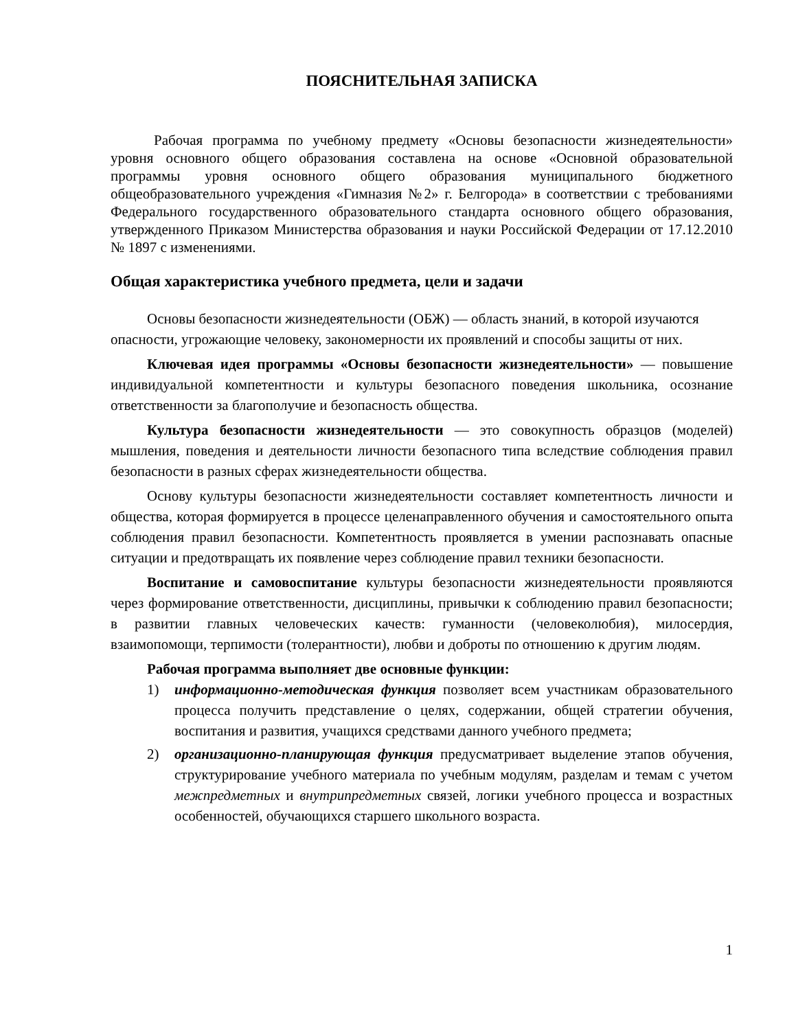ПОЯСНИТЕЛЬНАЯ ЗАПИСКА
Рабочая программа по учебному предмету «Основы безопасности жизнедеятельности» уровня основного общего образования составлена на основе «Основной образовательной программы уровня основного общего образования муниципального бюджетного общеобразовательного учреждения «Гимназия №2» г. Белгорода» в соответствии с требованиями Федерального государственного образовательного стандарта основного общего образования, утвержденного Приказом Министерства образования и науки Российской Федерации от 17.12.2010 № 1897 с изменениями.
Общая характеристика учебного предмета, цели и задачи
Основы безопасности жизнедеятельности (ОБЖ) — область знаний, в которой изучаются опасности, угрожающие человеку, закономерности их проявлений и способы защиты от них.
Ключевая идея программы «Основы безопасности жизнедеятельности» — повышение индивидуальной компетентности и культуры безопасного поведения школьника, осознание ответственности за благополучие и безопасность общества.
Культура безопасности жизнедеятельности — это совокупность образцов (моделей) мышления, поведения и деятельности личности безопасного типа вследствие соблюдения правил безопасности в разных сферах жизнедеятельности общества.
Основу культуры безопасности жизнедеятельности составляет компетентность личности и общества, которая формируется в процессе целенаправленного обучения и самостоятельного опыта соблюдения правил безопасности. Компетентность проявляется в умении распознавать опасные ситуации и предотвращать их появление через соблюдение правил техники безопасности.
Воспитание и самовоспитание культуры безопасности жизнедеятельности проявляются через формирование ответственности, дисциплины, привычки к соблюдению правил безопасности; в развитии главных человеческих качеств: гуманности (человеколюбия), милосердия, взаимопомощи, терпимости (толерантности), любви и доброты по отношению к другим людям.
Рабочая программа выполняет две основные функции:
1) информационно-методическая функция позволяет всем участникам образовательного процесса получить представление о целях, содержании, общей стратегии обучения, воспитания и развития, учащихся средствами данного учебного предмета;
2) организационно-планирующая функция предусматривает выделение этапов обучения, структурирование учебного материала по учебным модулям, разделам и темам с учетом межпредметных и внутрипредметных связей, логики учебного процесса и возрастных особенностей, обучающихся старшего школьного возраста.
1